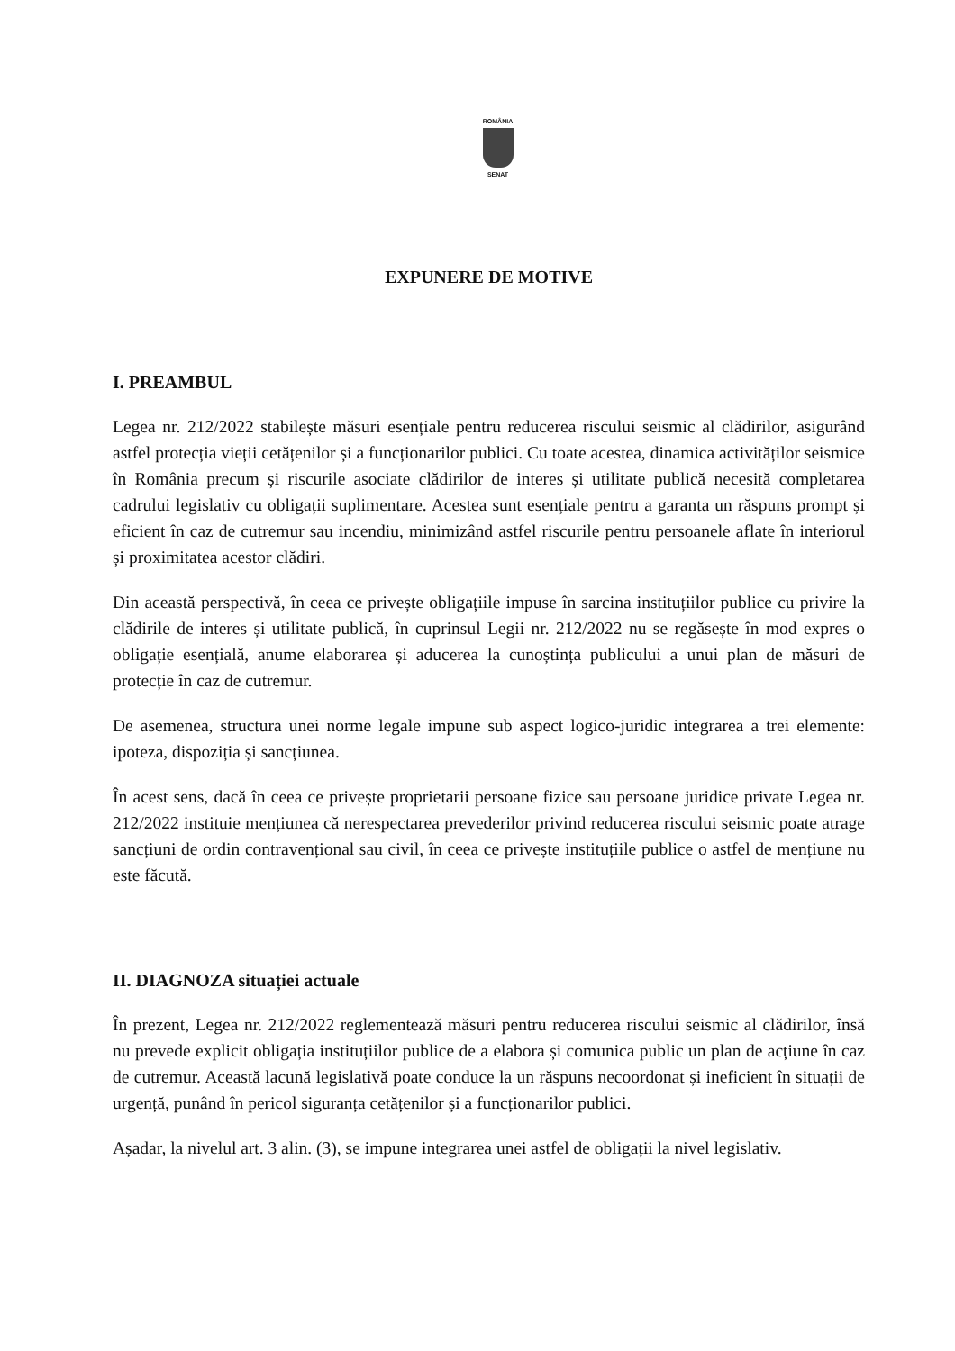ROMÂNIA
SENAT
EXPUNERE DE MOTIVE
I. PREAMBUL
Legea nr. 212/2022 stabilește măsuri esențiale pentru reducerea riscului seismic al clădirilor, asigurând astfel protecția vieții cetățenilor și a funcționarilor publici. Cu toate acestea, dinamica activităților seismice în România precum și riscurile asociate clădirilor de interes și utilitate publică necesită completarea cadrului legislativ cu obligații suplimentare. Acestea sunt esențiale pentru a garanta un răspuns prompt și eficient în caz de cutremur sau incendiu, minimizând astfel riscurile pentru persoanele aflate în interiorul și proximitatea acestor clădiri.
Din această perspectivă, în ceea ce privește obligațiile impuse în sarcina instituțiilor publice cu privire la clădirile de interes și utilitate publică, în cuprinsul Legii nr. 212/2022 nu se regăsește în mod expres o obligație esențială, anume elaborarea și aducerea la cunoștința publicului a unui plan de măsuri de protecție în caz de cutremur.
De asemenea, structura unei norme legale impune sub aspect logico-juridic integrarea a trei elemente: ipoteza, dispoziția și sancțiunea.
În acest sens, dacă în ceea ce privește proprietarii persoane fizice sau persoane juridice private Legea nr. 212/2022 instituie mențiunea că nerespectarea prevederilor privind reducerea riscului seismic poate atrage sancțiuni de ordin contravențional sau civil, în ceea ce privește instituțiile publice o astfel de mențiune nu este făcută.
II. DIAGNOZA situației actuale
În prezent, Legea nr. 212/2022 reglementează măsuri pentru reducerea riscului seismic al clădirilor, însă nu prevede explicit obligația instituțiilor publice de a elabora și comunica public un plan de acțiune în caz de cutremur. Această lacună legislativă poate conduce la un răspuns necoordonat și ineficient în situații de urgență, punând în pericol siguranța cetățenilor și a funcționarilor publici.
Așadar, la nivelul art. 3 alin. (3), se impune integrarea unei astfel de obligații la nivel legislativ.